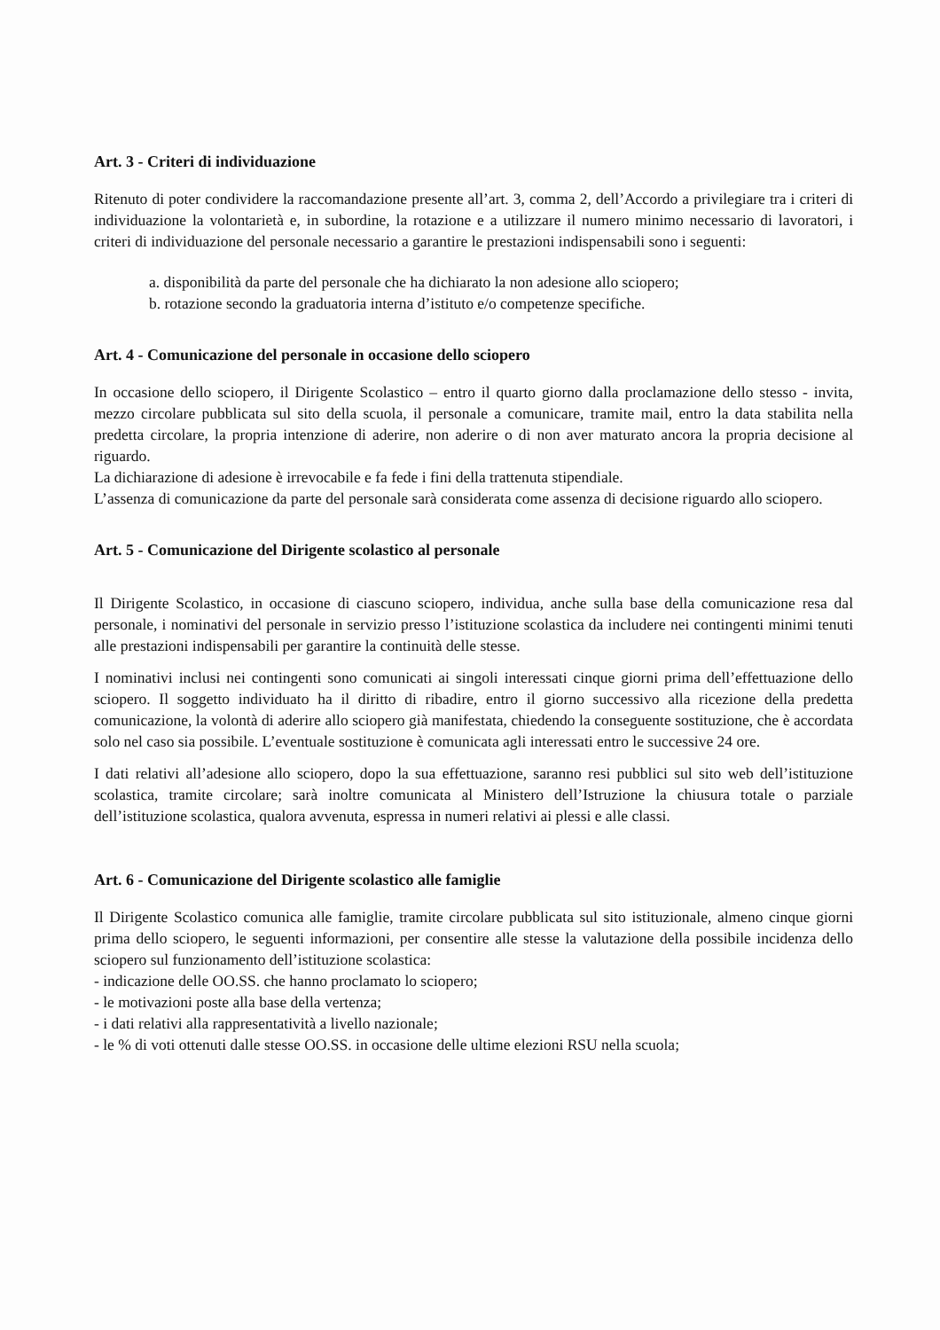Art. 3 - Criteri di individuazione
Ritenuto di poter condividere la raccomandazione presente all’art. 3, comma 2, dell’Accordo a privilegiare tra i criteri di individuazione la volontarietà e, in subordine, la rotazione e a utilizzare il numero minimo necessario di lavoratori, i criteri di individuazione del personale necessario a garantire le prestazioni indispensabili sono i seguenti:
a. disponibilità da parte del personale che ha dichiarato la non adesione allo sciopero;
b. rotazione secondo la graduatoria interna d’istituto e/o competenze specifiche.
Art. 4 - Comunicazione del personale in occasione dello sciopero
In occasione dello sciopero, il Dirigente Scolastico – entro il quarto giorno dalla proclamazione dello stesso - invita, mezzo circolare pubblicata sul sito della scuola, il personale a comunicare, tramite mail, entro la data stabilita nella predetta circolare, la propria intenzione di aderire, non aderire o di non aver maturato ancora la propria decisione al riguardo.
La dichiarazione di adesione è irrevocabile e fa fede i fini della trattenuta stipendiale.
L’assenza di comunicazione da parte del personale sarà considerata come assenza di decisione riguardo allo sciopero.
Art. 5 - Comunicazione del Dirigente scolastico al personale
Il Dirigente Scolastico, in occasione di ciascuno sciopero, individua, anche sulla base della comunicazione resa dal personale, i nominativi del personale in servizio presso l’istituzione scolastica da includere nei contingenti minimi tenuti alle prestazioni indispensabili per garantire la continuità delle stesse.
I nominativi inclusi nei contingenti sono comunicati ai singoli interessati cinque giorni prima dell’effettuazione dello sciopero. Il soggetto individuato ha il diritto di ribadire, entro il giorno successivo alla ricezione della predetta comunicazione, la volontà di aderire allo sciopero già manifestata, chiedendo la conseguente sostituzione, che è accordata solo nel caso sia possibile. L’eventuale sostituzione è comunicata agli interessati entro le successive 24 ore.
I dati relativi all’adesione allo sciopero, dopo la sua effettuazione, saranno resi pubblici sul sito web dell’istituzione scolastica, tramite circolare; sarà inoltre comunicata al Ministero dell’Istruzione la chiusura totale o parziale dell’istituzione scolastica, qualora avvenuta, espressa in numeri relativi ai plessi e alle classi.
Art. 6 - Comunicazione del Dirigente scolastico alle famiglie
Il Dirigente Scolastico comunica alle famiglie, tramite circolare pubblicata sul sito istituzionale, almeno cinque giorni prima dello sciopero, le seguenti informazioni, per consentire alle stesse la valutazione della possibile incidenza dello sciopero sul funzionamento dell’istituzione scolastica:
- indicazione delle OO.SS. che hanno proclamato lo sciopero;
- le motivazioni poste alla base della vertenza;
- i dati relativi alla rappresentatività a livello nazionale;
- le % di voti ottenuti dalle stesse OO.SS. in occasione delle ultime elezioni RSU nella scuola;